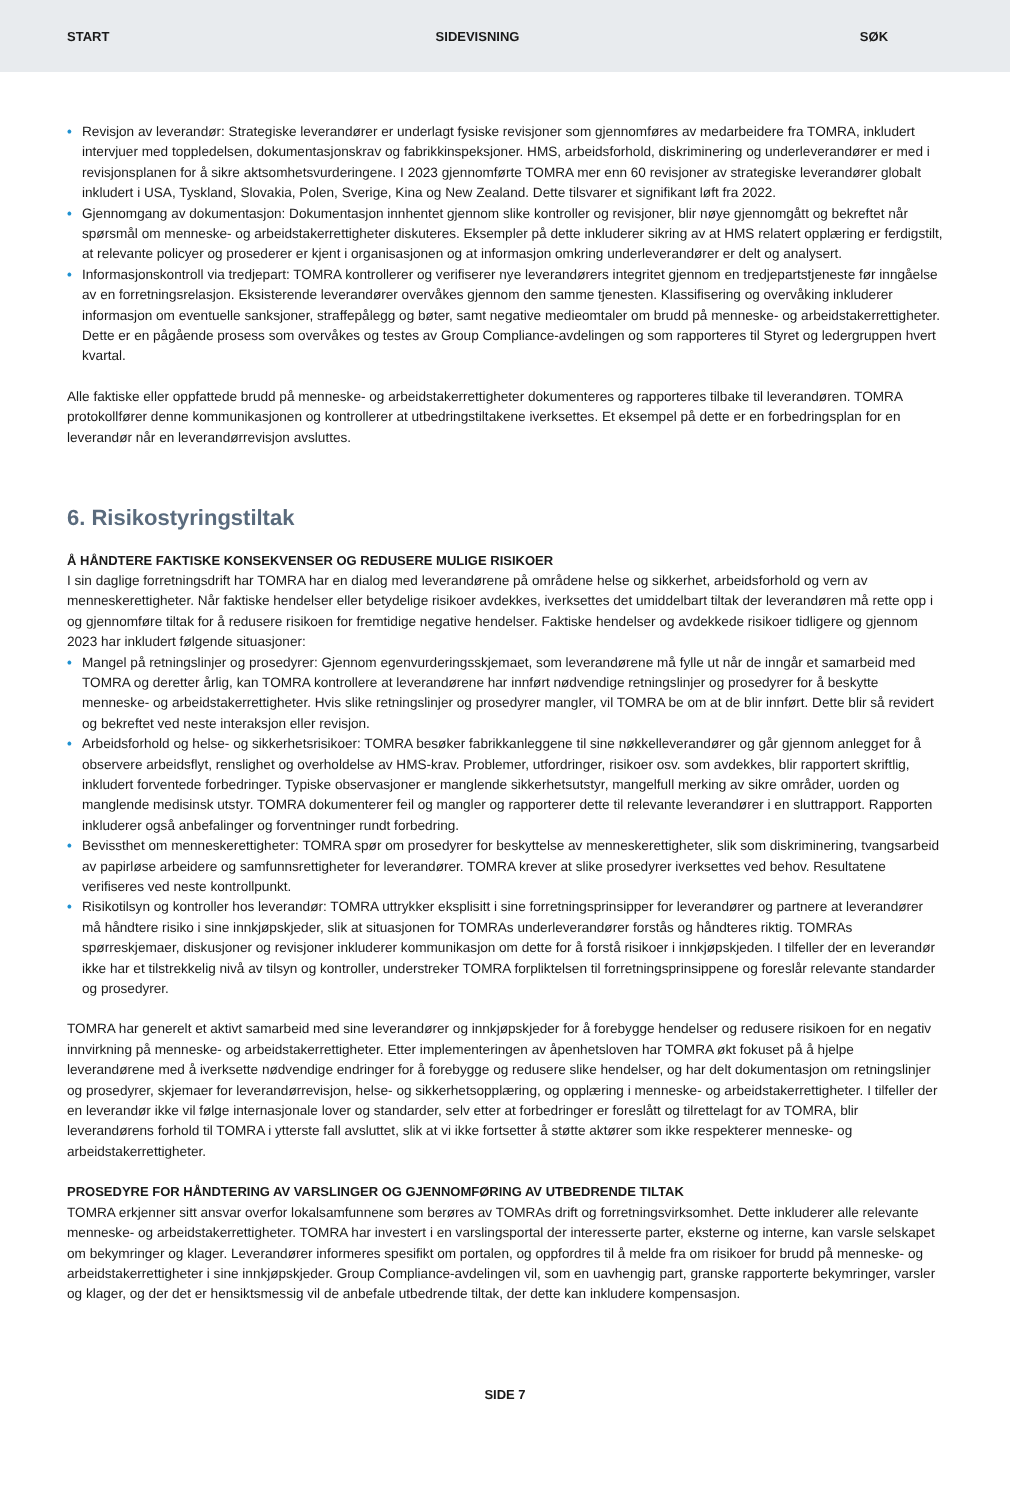START SIDEVISNING SØK
• Revisjon av leverandør: Strategiske leverandører er underlagt fysiske revisjoner som gjennomføres av medarbeidere fra TOMRA, inkludert intervjuer med toppledelsen, dokumentasjonskrav og fabrikkinspeksjoner. HMS, arbeidsforhold, diskriminering og underleverandører er med i revisjonsplanen for å sikre aktsomhetsvurderingene. I 2023 gjennomførte TOMRA mer enn 60 revisjoner av strategiske leverandører globalt inkludert i USA, Tyskland, Slovakia, Polen, Sverige, Kina og New Zealand. Dette tilsvarer et signifikant løft fra 2022.
• Gjennomgang av dokumentasjon: Dokumentasjon innhentet gjennom slike kontroller og revisjoner, blir nøye gjennomgått og bekreftet når spørsmål om menneske- og arbeidstakerrettigheter diskuteres. Eksempler på dette inkluderer sikring av at HMS relatert opplæring er ferdigstilt, at relevante policyer og prosederer er kjent i organisasjonen og at informasjon omkring underleverandører er delt og analysert.
• Informasjonskontroll via tredjepart: TOMRA kontrollerer og verifiserer nye leverandørers integritet gjennom en tredjepartstjeneste før inngåelse av en forretningsrelasjon. Eksisterende leverandører overvåkes gjennom den samme tjenesten. Klassifisering og overvåking inkluderer informasjon om eventuelle sanksjoner, straffepålegg og bøter, samt negative medieomtaler om brudd på menneske- og arbeidstakerrettigheter. Dette er en pågående prosess som overvåkes og testes av Group Compliance-avdelingen og som rapporteres til Styret og ledergruppen hvert kvartal.
Alle faktiske eller oppfattede brudd på menneske- og arbeidstakerrettigheter dokumenteres og rapporteres tilbake til leverandøren. TOMRA protokollfører denne kommunikasjonen og kontrollerer at utbedringstiltakene iverksettes. Et eksempel på dette er en forbedringsplan for en leverandør når en leverandørrevisjon avsluttes.
6. Risikostyringstiltak
Å HÅNDTERE FAKTISKE KONSEKVENSER OG REDUSERE MULIGE RISIKOER
I sin daglige forretningsdrift har TOMRA har en dialog med leverandørene på områdene helse og sikkerhet, arbeidsforhold og vern av menneskerettigheter. Når faktiske hendelser eller betydelige risikoer avdekkes, iverksettes det umiddelbart tiltak der leverandøren må rette opp i og gjennomføre tiltak for å redusere risikoen for fremtidige negative hendelser. Faktiske hendelser og avdekkede risikoer tidligere og gjennom 2023 har inkludert følgende situasjoner:
• Mangel på retningslinjer og prosedyrer: Gjennom egenvurderingsskjemaet, som leverandørene må fylle ut når de inngår et samarbeid med TOMRA og deretter årlig, kan TOMRA kontrollere at leverandørene har innført nødvendige retningslinjer og prosedyrer for å beskytte menneske- og arbeidstakerrettigheter. Hvis slike retningslinjer og prosedyrer mangler, vil TOMRA be om at de blir innført. Dette blir så revidert og bekreftet ved neste interaksjon eller revisjon.
• Arbeidsforhold og helse- og sikkerhetsrisikoer: TOMRA besøker fabrikkanleggene til sine nøkkelleverandører og går gjennom anlegget for å observere arbeidsflyt, renslighet og overholdelse av HMS-krav. Problemer, utfordringer, risikoer osv. som avdekkes, blir rapportert skriftlig, inkludert forventede forbedringer. Typiske observasjoner er manglende sikkerhetsutstyr, mangelfull merking av sikre områder, uorden og manglende medisinsk utstyr. TOMRA dokumenterer feil og mangler og rapporterer dette til relevante leverandører i en sluttrapport. Rapporten inkluderer også anbefalinger og forventninger rundt forbedring.
• Bevissthet om menneskerettigheter: TOMRA spør om prosedyrer for beskyttelse av menneskerettigheter, slik som diskriminering, tvangsarbeid av papirløse arbeidere og samfunnsrettigheter for leverandører. TOMRA krever at slike prosedyrer iverksettes ved behov. Resultatene verifiseres ved neste kontrollpunkt.
• Risikotilsyn og kontroller hos leverandør: TOMRA uttrykker eksplisitt i sine forretningsprinsipper for leverandører og partnere at leverandører må håndtere risiko i sine innkjøpskjeder, slik at situasjonen for TOMRAs underleverandører forstås og håndteres riktig. TOMRAs spørreskjemaer, diskusjoner og revisjoner inkluderer kommunikasjon om dette for å forstå risikoer i innkjøpskjeden. I tilfeller der en leverandør ikke har et tilstrekkelig nivå av tilsyn og kontroller, understreker TOMRA forpliktelsen til forretningsprinsippene og foreslår relevante standarder og prosedyrer.
TOMRA har generelt et aktivt samarbeid med sine leverandører og innkjøpskjeder for å forebygge hendelser og redusere risikoen for en negativ innvirkning på menneske- og arbeidstakerrettigheter. Etter implementeringen av åpenhetsloven har TOMRA økt fokuset på å hjelpe leverandørene med å iverksette nødvendige endringer for å forebygge og redusere slike hendelser, og har delt dokumentasjon om retningslinjer og prosedyrer, skjemaer for leverandørrevisjon, helse- og sikkerhetsopplæring, og opplæring i menneske- og arbeidstakerrettigheter. I tilfeller der en leverandør ikke vil følge internasjonale lover og standarder, selv etter at forbedringer er foreslått og tilrettelagt for av TOMRA, blir leverandørens forhold til TOMRA i ytterste fall avsluttet, slik at vi ikke fortsetter å støtte aktører som ikke respekterer menneske- og arbeidstakerrettigheter.
PROSEDYRE FOR HÅNDTERING AV VARSLINGER OG GJENNOMFØRING AV UTBEDRENDE TILTAK
TOMRA erkjenner sitt ansvar overfor lokalsamfunnene som berøres av TOMRAs drift og forretningsvirksomhet. Dette inkluderer alle relevante menneske- og arbeidstakerrettigheter. TOMRA har investert i en varslingsportal der interesserte parter, eksterne og interne, kan varsle selskapet om bekymringer og klager. Leverandører informeres spesifikt om portalen, og oppfordres til å melde fra om risikoer for brudd på menneske- og arbeidstakerrettigheter i sine innkjøpskjeder. Group Compliance-avdelingen vil, som en uavhengig part, granske rapporterte bekymringer, varsler og klager, og der det er hensiktsmessig vil de anbefale utbedrende tiltak, der dette kan inkludere kompensasjon.
SIDE 7